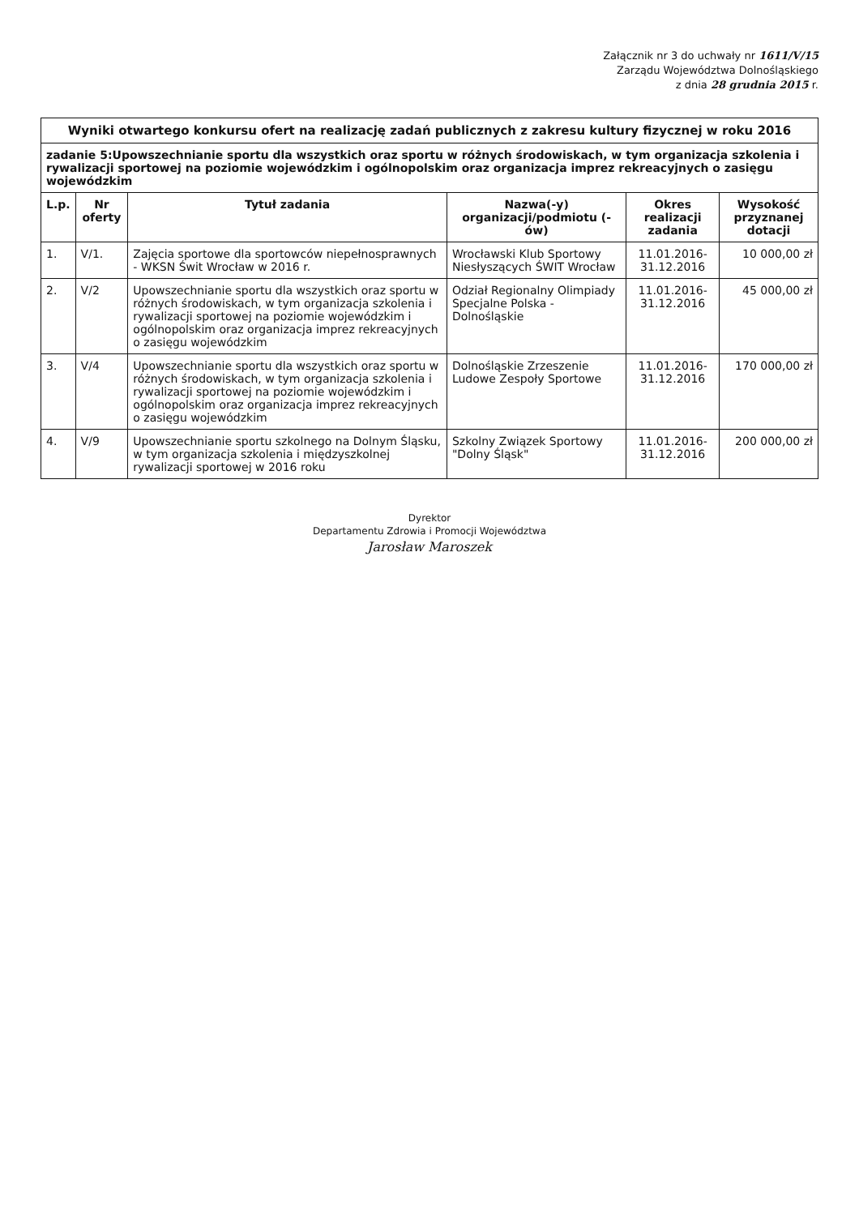Załącznik nr 3 do uchwały nr 1611/V/15
Zarządu Województwa Dolnośląskiego
z dnia 28 grudnia 2015 r.
| Wyniki otwartego konkursu ofert na realizację zadań publicznych z zakresu kultury fizycznej w roku 2016 | | | | | |
| zadanie 5:Upowszechnianie sportu dla wszystkich oraz sportu w różnych środowiskach, w tym organizacja szkolenia i rywalizacji sportowej na poziomie wojewódzkim i ogólnopolskim oraz organizacja imprez rekreacyjnych o zasięgu wojewódzkim | | | | | |
| L.p. | Nr oferty | Tytuł zadania | Nazwa(-y) organizacji/podmiotu (-ów) | Okres realizacji zadania | Wysokość przyznanej dotacji |
| 1. | V/1. | Zajęcia sportowe dla sportowców niepełnosprawnych - WKSN Świt Wrocław w 2016 r. | Wrocławski Klub Sportowy Niesłyszących ŚWIT Wrocław | 11.01.2016-31.12.2016 | 10 000,00 zł |
| 2. | V/2 | Upowszechnianie sportu dla wszystkich oraz sportu w różnych środowiskach, w tym organizacja szkolenia i rywalizacji sportowej na poziomie wojewódzkim i ogólnopolskim oraz organizacja imprez rekreacyjnych o zasięgu wojewódzkim | Odział Regionalny Olimpiady Specjalne Polska - Dolnośląskie | 11.01.2016-31.12.2016 | 45 000,00 zł |
| 3. | V/4 | Upowszechnianie sportu dla wszystkich oraz sportu w różnych środowiskach, w tym organizacja szkolenia i rywalizacji sportowej na poziomie wojewódzkim i ogólnopolskim oraz organizacja imprez rekreacyjnych o zasięgu wojewódzkim | Dolnośląskie Zrzeszenie Ludowe Zespoły Sportowe | 11.01.2016-31.12.2016 | 170 000,00 zł |
| 4. | V/9 | Upowszechnianie sportu szkolnego na Dolnym Śląsku, w tym organizacja szkolenia i międzyszkolnej rywalizacji sportowej w 2016 roku | Szkolny Związek Sportowy "Dolny Śląsk" | 11.01.2016-31.12.2016 | 200 000,00 zł |
Dyrektor
Departamentu Zdrowia i Promocji Województwa
Jarosław Maroszek